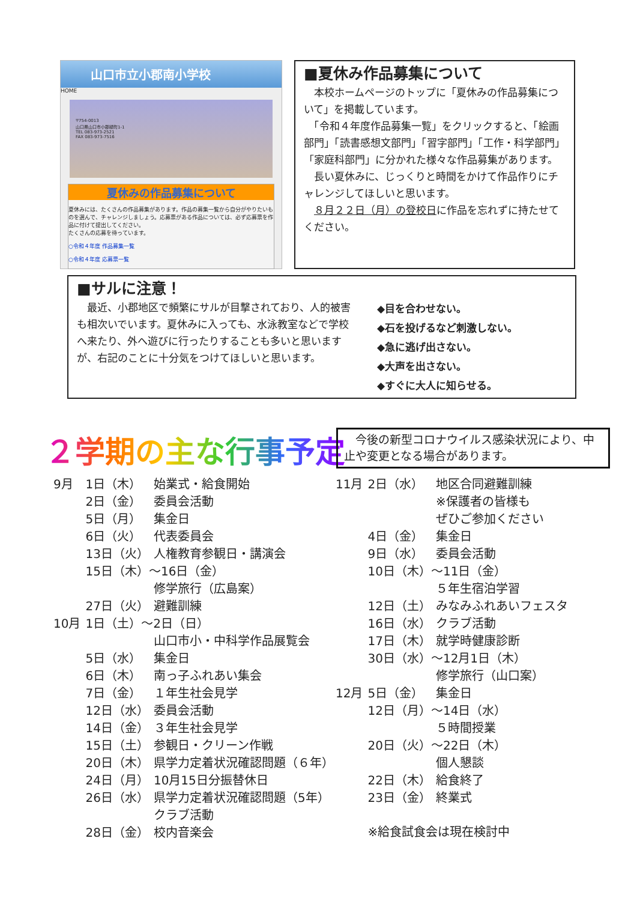山口市立小郡南小学校
HOME
〒754-0013
山口県山口市小郡緑町1-1
TEL 083-973-2521
FAX 083-973-7516
夏休みの作品募集について
夏休みには、たくさんの作品募集があります。作品の募集一覧から自分がやりたいものを選んで、チャレンジしましょう。応募票がある作品については、必ず応募票を作品に付けて提出してください。
たくさんの応募を待っています。
○令和４年度 作品募集一覧
○令和４年度 応募票一覧
■夏休み作品募集について
　本校ホームページのトップに「夏休みの作品募集について」を掲載しています。
　「令和４年度作品募集一覧」をクリックすると、「絵画部門」「読書感想文部門」「習字部門」「工作・科学部門」「家庭科部門」に分かれた様々な作品募集があります。
　長い夏休みに、じっくりと時間をかけて作品作りにチャレンジしてほしいと思います。
　８月２２日（月）の登校日に作品を忘れずに持たせてください。
■サルに注意！
　最近、小郡地区で頻繁にサルが目撃されており、人的被害も相次いでいます。夏休みに入っても、水泳教室などで学校へ来たり、外へ遊びに行ったりすることも多いと思いますが、右記のことに十分気をつけてほしいと思います。
◆目を合わせない。
◆石を投げるなど刺激しない。
◆急に逃げ出さない。
◆大声を出さない。
◆すぐに大人に知らせる。
２学期の主な行事予定
　今後の新型コロナウイルス感染状況により、中止や変更となる場合があります。
| 9月 | 1日（木） | 始業式・給食開始 |
| | 2日（金） | 委員会活動 |
| | 5日（月） | 集金日 |
| | 6日（火） | 代表委員会 |
| | 13日（火） | 人権教育参観日・講演会 |
| | 15日（木）～16日（金） | |
| | | 修学旅行（広島案） |
| | 27日（火） | 避難訓練 |
| 10月 | 1日（土）～2日（日） | |
| | | 山口市小・中科学作品展覧会 |
| | 5日（水） | 集金日 |
| | 6日（木） | 南っ子ふれあい集会 |
| | 7日（金） | １年生社会見学 |
| | 12日（水） | 委員会活動 |
| | 14日（金） | ３年生社会見学 |
| | 15日（土） | 参観日・クリーン作戦 |
| | 20日（木） | 県学力定着状況確認問題（６年） |
| | 24日（月） | 10月15日分振替休日 |
| | 26日（水） | 県学力定着状況確認問題（5年） |
| | | クラブ活動 |
| | 28日（金） | 校内音楽会 |
| 11月 | 2日（水） | 地区合同避難訓練 |
| | | ※保護者の皆様も |
| | | ぜひご参加ください |
| | 4日（金） | 集金日 |
| | 9日（水） | 委員会活動 |
| | 10日（木）～11日（金） | |
| | | ５年生宿泊学習 |
| | 12日（土） | みなみふれあいフェスタ |
| | 16日（水） | クラブ活動 |
| | 17日（木） | 就学時健康診断 |
| | 30日（水）～12月1日（木） | |
| | | 修学旅行（山口案） |
| 12月 | 5日（金） | 集金日 |
| | 12日（月）～14日（水） | |
| | | ５時間授業 |
| | 20日（火）～22日（木） | |
| | | 個人懇談 |
| | 22日（木） | 給食終了 |
| | 23日（金） | 終業式 |
| | ※給食試食会は現在検討中 | |